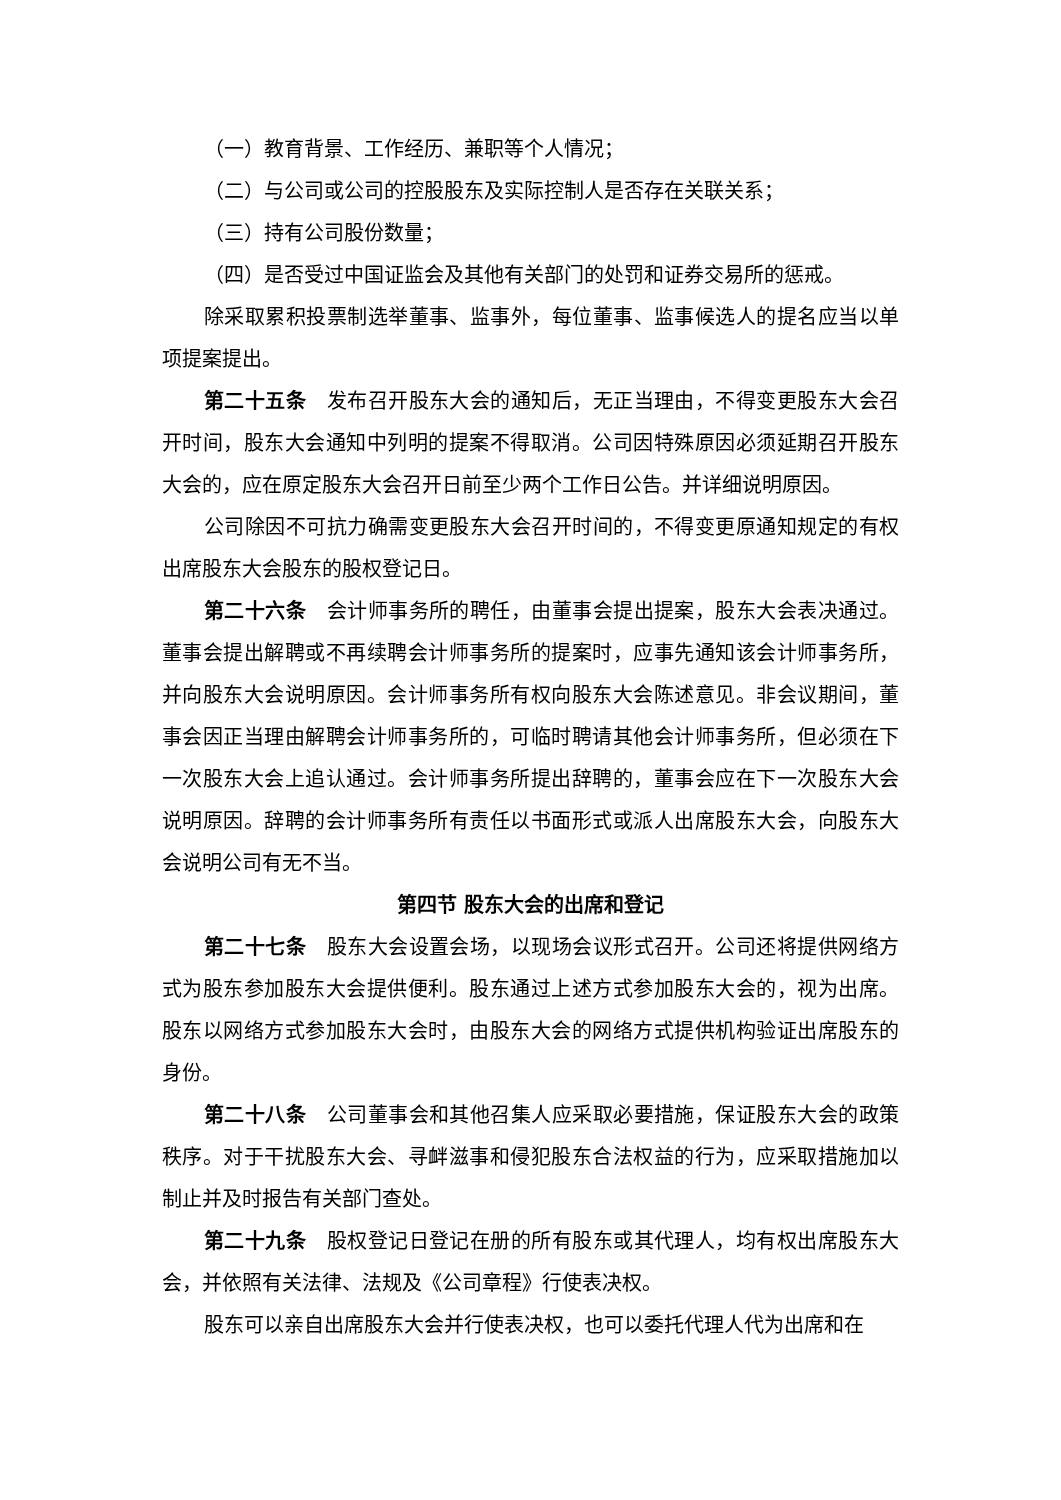（一）教育背景、工作经历、兼职等个人情况；
（二）与公司或公司的控股股东及实际控制人是否存在关联关系；
（三）持有公司股份数量；
（四）是否受过中国证监会及其他有关部门的处罚和证券交易所的惩戒。
除采取累积投票制选举董事、监事外，每位董事、监事候选人的提名应当以单项提案提出。
第二十五条　发布召开股东大会的通知后，无正当理由，不得变更股东大会召开时间，股东大会通知中列明的提案不得取消。公司因特殊原因必须延期召开股东大会的，应在原定股东大会召开日前至少两个工作日公告。并详细说明原因。
公司除因不可抗力确需变更股东大会召开时间的，不得变更原通知规定的有权出席股东大会股东的股权登记日。
第二十六条　会计师事务所的聘任，由董事会提出提案，股东大会表决通过。董事会提出解聘或不再续聘会计师事务所的提案时，应事先通知该会计师事务所，并向股东大会说明原因。会计师事务所有权向股东大会陈述意见。非会议期间，董事会因正当理由解聘会计师事务所的，可临时聘请其他会计师事务所，但必须在下一次股东大会上追认通过。会计师事务所提出辞聘的，董事会应在下一次股东大会说明原因。辞聘的会计师事务所有责任以书面形式或派人出席股东大会，向股东大会说明公司有无不当。
第四节 股东大会的出席和登记
第二十七条　股东大会设置会场，以现场会议形式召开。公司还将提供网络方式为股东参加股东大会提供便利。股东通过上述方式参加股东大会的，视为出席。股东以网络方式参加股东大会时，由股东大会的网络方式提供机构验证出席股东的身份。
第二十八条　公司董事会和其他召集人应采取必要措施，保证股东大会的政策秩序。对于干扰股东大会、寻衅滋事和侵犯股东合法权益的行为，应采取措施加以制止并及时报告有关部门查处。
第二十九条　股权登记日登记在册的所有股东或其代理人，均有权出席股东大会，并依照有关法律、法规及《公司章程》行使表决权。
股东可以亲自出席股东大会并行使表决权，也可以委托代理人代为出席和在